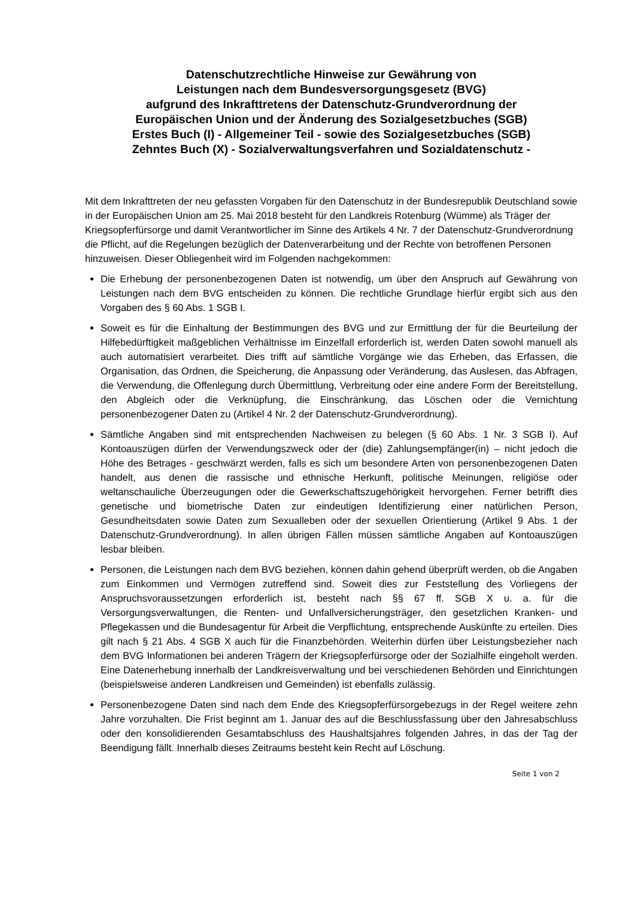Datenschutzrechtliche Hinweise zur Gewährung von
Leistungen nach dem Bundesversorgungsgesetz (BVG)
aufgrund des Inkrafttretens der Datenschutz-Grundverordnung der
Europäischen Union und der Änderung des Sozialgesetzbuches (SGB)
Erstes Buch (I) - Allgemeiner Teil - sowie des Sozialgesetzbuches (SGB)
Zehntes Buch (X) - Sozialverwaltungsverfahren und Sozialdatenschutz -
Mit dem Inkrafttreten der neu gefassten Vorgaben für den Datenschutz in der Bundesrepublik Deutschland sowie in der Europäischen Union am 25. Mai 2018 besteht für den Landkreis Rotenburg (Wümme) als Träger der Kriegsopferfürsorge und damit Verantwortlicher im Sinne des Artikels 4 Nr. 7 der Datenschutz-Grundverordnung die Pflicht, auf die Regelungen bezüglich der Datenverarbeitung und der Rechte von betroffenen Personen hinzuweisen. Dieser Obliegenheit wird im Folgenden nachgekommen:
Die Erhebung der personenbezogenen Daten ist notwendig, um über den Anspruch auf Gewährung von Leistungen nach dem BVG entscheiden zu können. Die rechtliche Grundlage hierfür ergibt sich aus den Vorgaben des § 60 Abs. 1 SGB I.
Soweit es für die Einhaltung der Bestimmungen des BVG und zur Ermittlung der für die Beurteilung der Hilfebedürftigkeit maßgeblichen Verhältnisse im Einzelfall erforderlich ist, werden Daten sowohl manuell als auch automatisiert verarbeitet. Dies trifft auf sämtliche Vorgänge wie das Erheben, das Erfassen, die Organisation, das Ordnen, die Speicherung, die Anpassung oder Veränderung, das Auslesen, das Abfragen, die Verwendung, die Offenlegung durch Übermittlung, Verbreitung oder eine andere Form der Bereitstellung, den Abgleich oder die Verknüpfung, die Einschränkung, das Löschen oder die Vernichtung personenbezogener Daten zu (Artikel 4 Nr. 2 der Datenschutz-Grundverordnung).
Sämtliche Angaben sind mit entsprechenden Nachweisen zu belegen (§ 60 Abs. 1 Nr. 3 SGB I). Auf Kontoauszügen dürfen der Verwendungszweck oder der (die) Zahlungsempfänger(in) – nicht jedoch die Höhe des Betrages - geschwärzt werden, falls es sich um besondere Arten von personenbezogenen Daten handelt, aus denen die rassische und ethnische Herkunft, politische Meinungen, religiöse oder weltanschauliche Überzeugungen oder die Gewerkschaftszugehörigkeit hervorgehen. Ferner betrifft dies genetische und biometrische Daten zur eindeutigen Identifizierung einer natürlichen Person, Gesundheitsdaten sowie Daten zum Sexualleben oder der sexuellen Orientierung (Artikel 9 Abs. 1 der Datenschutz-Grundverordnung). In allen übrigen Fällen müssen sämtliche Angaben auf Kontoauszügen lesbar bleiben.
Personen, die Leistungen nach dem BVG beziehen, können dahin gehend überprüft werden, ob die Angaben zum Einkommen und Vermögen zutreffend sind. Soweit dies zur Feststellung des Vorliegens der Anspruchsvoraussetzungen erforderlich ist, besteht nach §§ 67 ff. SGB X u. a. für die Versorgungsverwaltungen, die Renten- und Unfallversicherungsträger, den gesetzlichen Kranken- und Pflegekassen und die Bundesagentur für Arbeit die Verpflichtung, entsprechende Auskünfte zu erteilen. Dies gilt nach § 21 Abs. 4 SGB X auch für die Finanzbehörden. Weiterhin dürfen über Leistungsbezieher nach dem BVG Informationen bei anderen Trägern der Kriegsopferfürsorge oder der Sozialhilfe eingeholt werden. Eine Datenerhebung innerhalb der Landkreisverwaltung und bei verschiedenen Behörden und Einrichtungen (beispielsweise anderen Landkreisen und Gemeinden) ist ebenfalls zulässig.
Personenbezogene Daten sind nach dem Ende des Kriegsopferfürsorgebezugs in der Regel weitere zehn Jahre vorzuhalten. Die Frist beginnt am 1. Januar des auf die Beschlussfassung über den Jahresabschluss oder den konsolidierenden Gesamtabschluss des Haushaltsjahres folgenden Jahres, in das der Tag der Beendigung fällt. Innerhalb dieses Zeitraums besteht kein Recht auf Löschung.
Seite 1 von 2